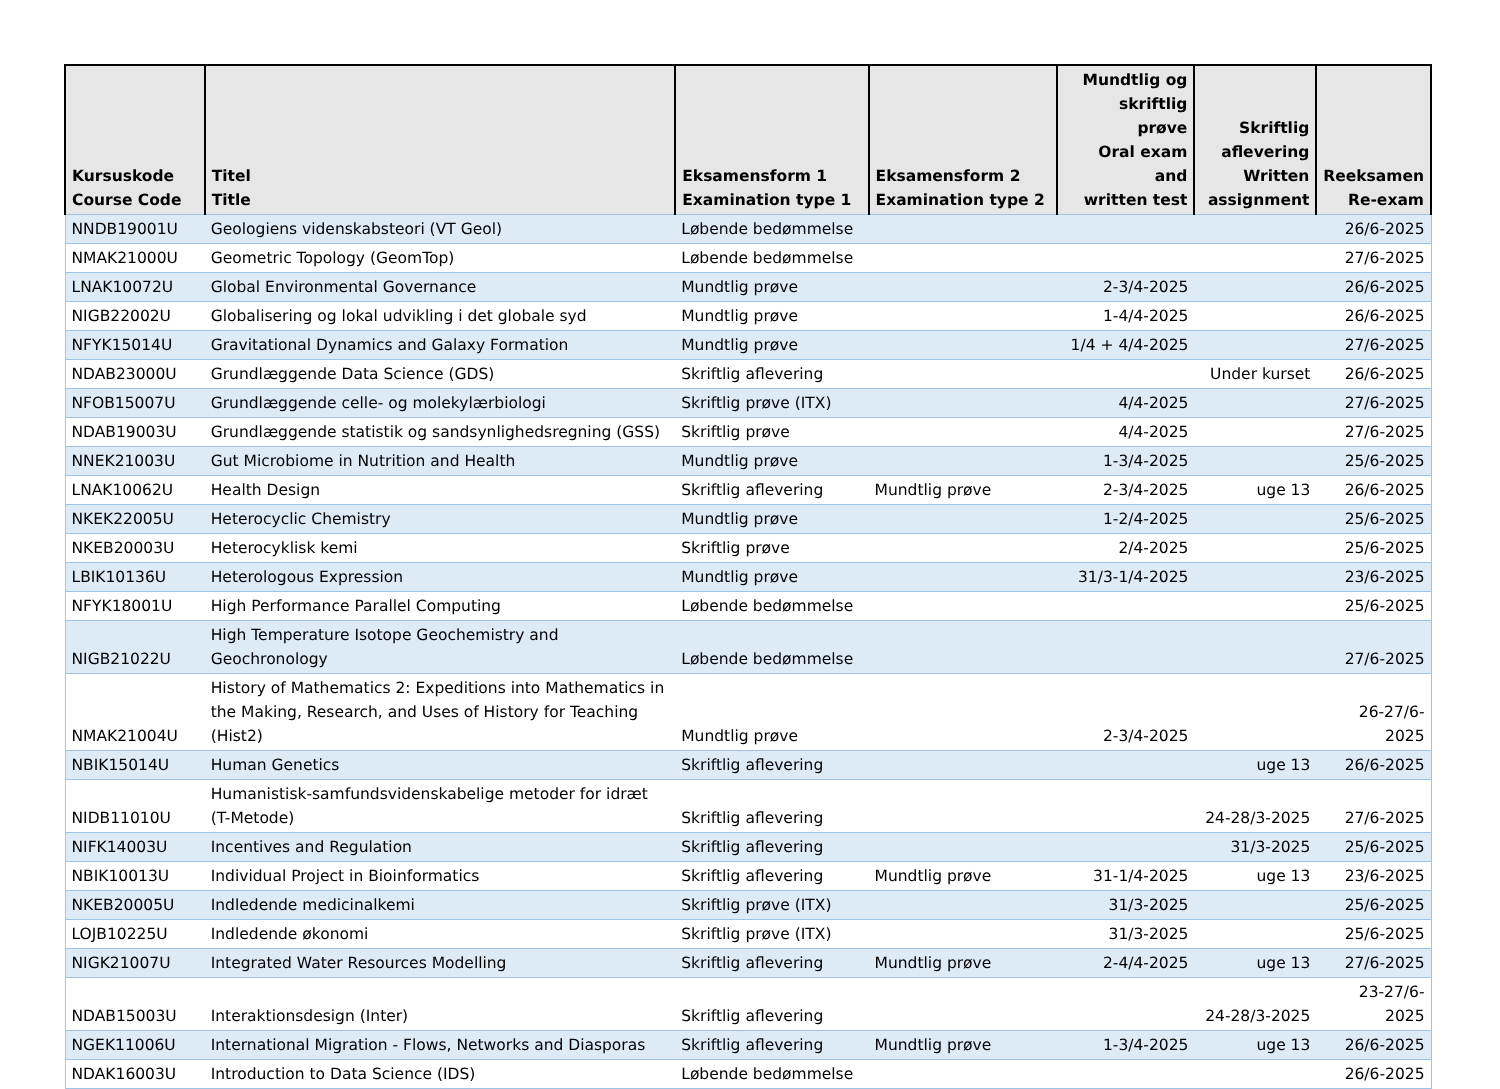| Kursuskode Course Code | Titel Title | Eksamensform 1 Examination type 1 | Eksamensform 2 Examination type 2 | Mundtlig og skriftlig prøve Oral exam and written test | Skriftlig aflevering Written assignment | Reeksamen Re-exam |
| --- | --- | --- | --- | --- | --- | --- |
| NNDB19001U | Geologiens videnskabsteori (VT Geol) | Løbende bedømmelse | | | | 26/6-2025 |
| NMAK21000U | Geometric Topology (GeomTop) | Løbende bedømmelse | | | | 27/6-2025 |
| LNAK10072U | Global Environmental Governance | Mundtlig prøve | | 2-3/4-2025 | | 26/6-2025 |
| NIGB22002U | Globalisering og lokal udvikling i det globale syd | Mundtlig prøve | | 1-4/4-2025 | | 26/6-2025 |
| NFYK15014U | Gravitational Dynamics and Galaxy Formation | Mundtlig prøve | | 1/4 + 4/4-2025 | | 27/6-2025 |
| NDAB23000U | Grundlæggende Data Science (GDS) | Skriftlig aflevering | | | Under kurset | 26/6-2025 |
| NFOB15007U | Grundlæggende celle- og molekylærbiologi | Skriftlig prøve (ITX) | | 4/4-2025 | | 27/6-2025 |
| NDAB19003U | Grundlæggende statistik og sandsynlighedsregning (GSS) | Skriftlig prøve | | 4/4-2025 | | 27/6-2025 |
| NNEK21003U | Gut Microbiome in Nutrition and Health | Mundtlig prøve | | 1-3/4-2025 | | 25/6-2025 |
| LNAK10062U | Health Design | Skriftlig aflevering | Mundtlig prøve | 2-3/4-2025 | uge 13 | 26/6-2025 |
| NKEK22005U | Heterocyclic Chemistry | Mundtlig prøve | | 1-2/4-2025 | | 25/6-2025 |
| NKEB20003U | Heterocyklisk kemi | Skriftlig prøve | | 2/4-2025 | | 25/6-2025 |
| LBIK10136U | Heterologous Expression | Mundtlig prøve | | 31/3-1/4-2025 | | 23/6-2025 |
| NFYK18001U | High Performance Parallel Computing | Løbende bedømmelse | | | | 25/6-2025 |
| NIGB21022U | High Temperature Isotope Geochemistry and Geochronology | Løbende bedømmelse | | | | 27/6-2025 |
| NMAK21004U | History of Mathematics 2: Expeditions into Mathematics in the Making, Research, and Uses of History for Teaching (Hist2) | Mundtlig prøve | | 2-3/4-2025 | | 26-27/6- 2025 |
| NBIK15014U | Human Genetics | Skriftlig aflevering | | | uge 13 | 26/6-2025 |
| NIDB11010U | Humanistisk-samfundsvidenskabelige metoder for idræt (T-Metode) | Skriftlig aflevering | | | 24-28/3-2025 | 27/6-2025 |
| NIFK14003U | Incentives and Regulation | Skriftlig aflevering | | | 31/3-2025 | 25/6-2025 |
| NBIK10013U | Individual Project in Bioinformatics | Skriftlig aflevering | Mundtlig prøve | 31-1/4-2025 | uge 13 | 23/6-2025 |
| NKEB20005U | Indledende medicinalkemi | Skriftlig prøve (ITX) | | 31/3-2025 | | 25/6-2025 |
| LOJB10225U | Indledende økonomi | Skriftlig prøve (ITX) | | 31/3-2025 | | 25/6-2025 |
| NIGK21007U | Integrated Water Resources Modelling | Skriftlig aflevering | Mundtlig prøve | 2-4/4-2025 | uge 13 | 27/6-2025 |
| NDAB15003U | Interaktionsdesign (Inter) | Skriftlig aflevering | | | 24-28/3-2025 | 23-27/6- 2025 |
| NGEK11006U | International Migration - Flows, Networks and Diasporas | Skriftlig aflevering | Mundtlig prøve | 1-3/4-2025 | uge 13 | 26/6-2025 |
| NDAK16003U | Introduction to Data Science (IDS) | Løbende bedømmelse | | | | 26/6-2025 |